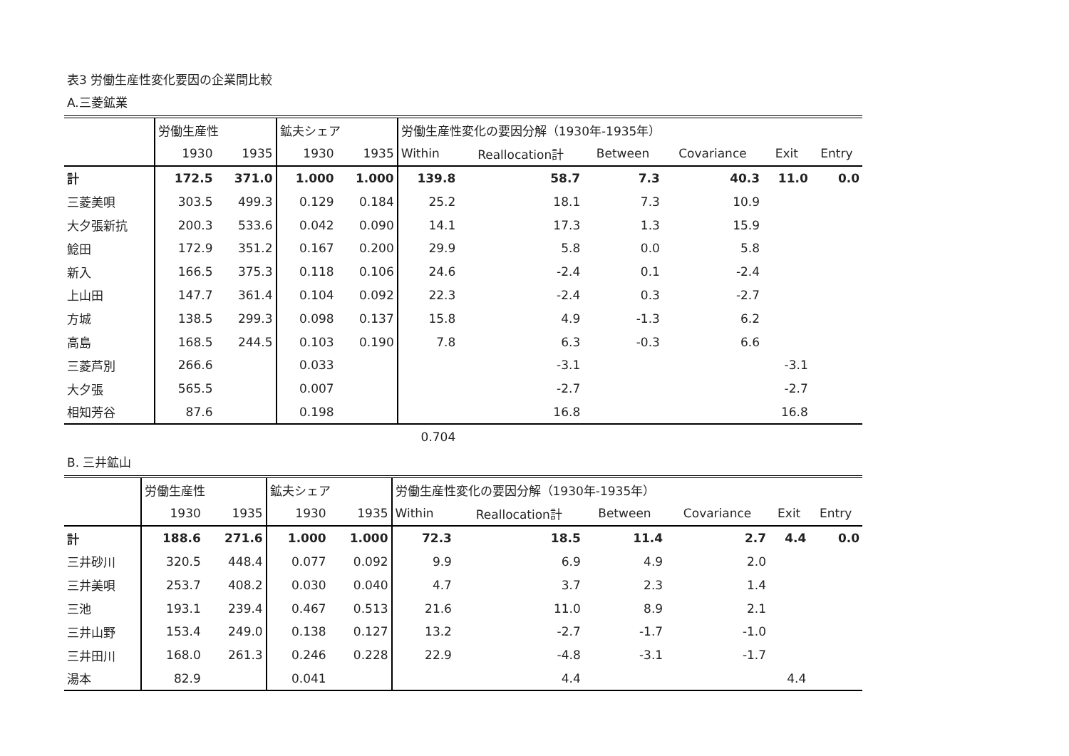表3 労働生産性変化要因の企業間比較
A.三菱鉱業
| | 労働生産性 | | 鉱夫シェア | | 労働生産性変化の要因分解（1930年-1935年） | | | | | |
| --- | --- | --- | --- | --- | --- | --- | --- | --- | --- | --- |
| | 1930 | 1935 | 1930 | 1935 | Within | Reallocation計 | Between | Covariance | Exit | Entry |
| 計 | 172.5 | 371.0 | 1.000 | 1.000 | 139.8 | 58.7 | 7.3 | 40.3 | 11.0 | 0.0 |
| 三菱美唄 | 303.5 | 499.3 | 0.129 | 0.184 | 25.2 | 18.1 | 7.3 | 10.9 | | |
| 大夕張新抗 | 200.3 | 533.6 | 0.042 | 0.090 | 14.1 | 17.3 | 1.3 | 15.9 | | |
| 鯰田 | 172.9 | 351.2 | 0.167 | 0.200 | 29.9 | 5.8 | 0.0 | 5.8 | | |
| 新入 | 166.5 | 375.3 | 0.118 | 0.106 | 24.6 | -2.4 | 0.1 | -2.4 | | |
| 上山田 | 147.7 | 361.4 | 0.104 | 0.092 | 22.3 | -2.4 | 0.3 | -2.7 | | |
| 方城 | 138.5 | 299.3 | 0.098 | 0.137 | 15.8 | 4.9 | -1.3 | 6.2 | | |
| 高島 | 168.5 | 244.5 | 0.103 | 0.190 | 7.8 | 6.3 | -0.3 | 6.6 | | |
| 三菱芦別 | 266.6 | | 0.033 | | | -3.1 | | | -3.1 | |
| 大夕張 | 565.5 | | 0.007 | | | -2.7 | | | -2.7 | |
| 相知芳谷 | 87.6 | | 0.198 | | | 16.8 | | | 16.8 | |
| | | | | | 0.704 | | | | | |
B. 三井鉱山
| | 労働生産性 | | 鉱夫シェア | | 労働生産性変化の要因分解（1930年-1935年） | | | | | |
| --- | --- | --- | --- | --- | --- | --- | --- | --- | --- | --- |
| | 1930 | 1935 | 1930 | 1935 | Within | Reallocation計 | Between | Covariance | Exit | Entry |
| 計 | 188.6 | 271.6 | 1.000 | 1.000 | 72.3 | 18.5 | 11.4 | 2.7 | 4.4 | 0.0 |
| 三井砂川 | 320.5 | 448.4 | 0.077 | 0.092 | 9.9 | 6.9 | 4.9 | 2.0 | | |
| 三井美唄 | 253.7 | 408.2 | 0.030 | 0.040 | 4.7 | 3.7 | 2.3 | 1.4 | | |
| 三池 | 193.1 | 239.4 | 0.467 | 0.513 | 21.6 | 11.0 | 8.9 | 2.1 | | |
| 三井山野 | 153.4 | 249.0 | 0.138 | 0.127 | 13.2 | -2.7 | -1.7 | -1.0 | | |
| 三井田川 | 168.0 | 261.3 | 0.246 | 0.228 | 22.9 | -4.8 | -3.1 | -1.7 | | |
| 湯本 | 82.9 | | 0.041 | | | 4.4 | | | 4.4 | |